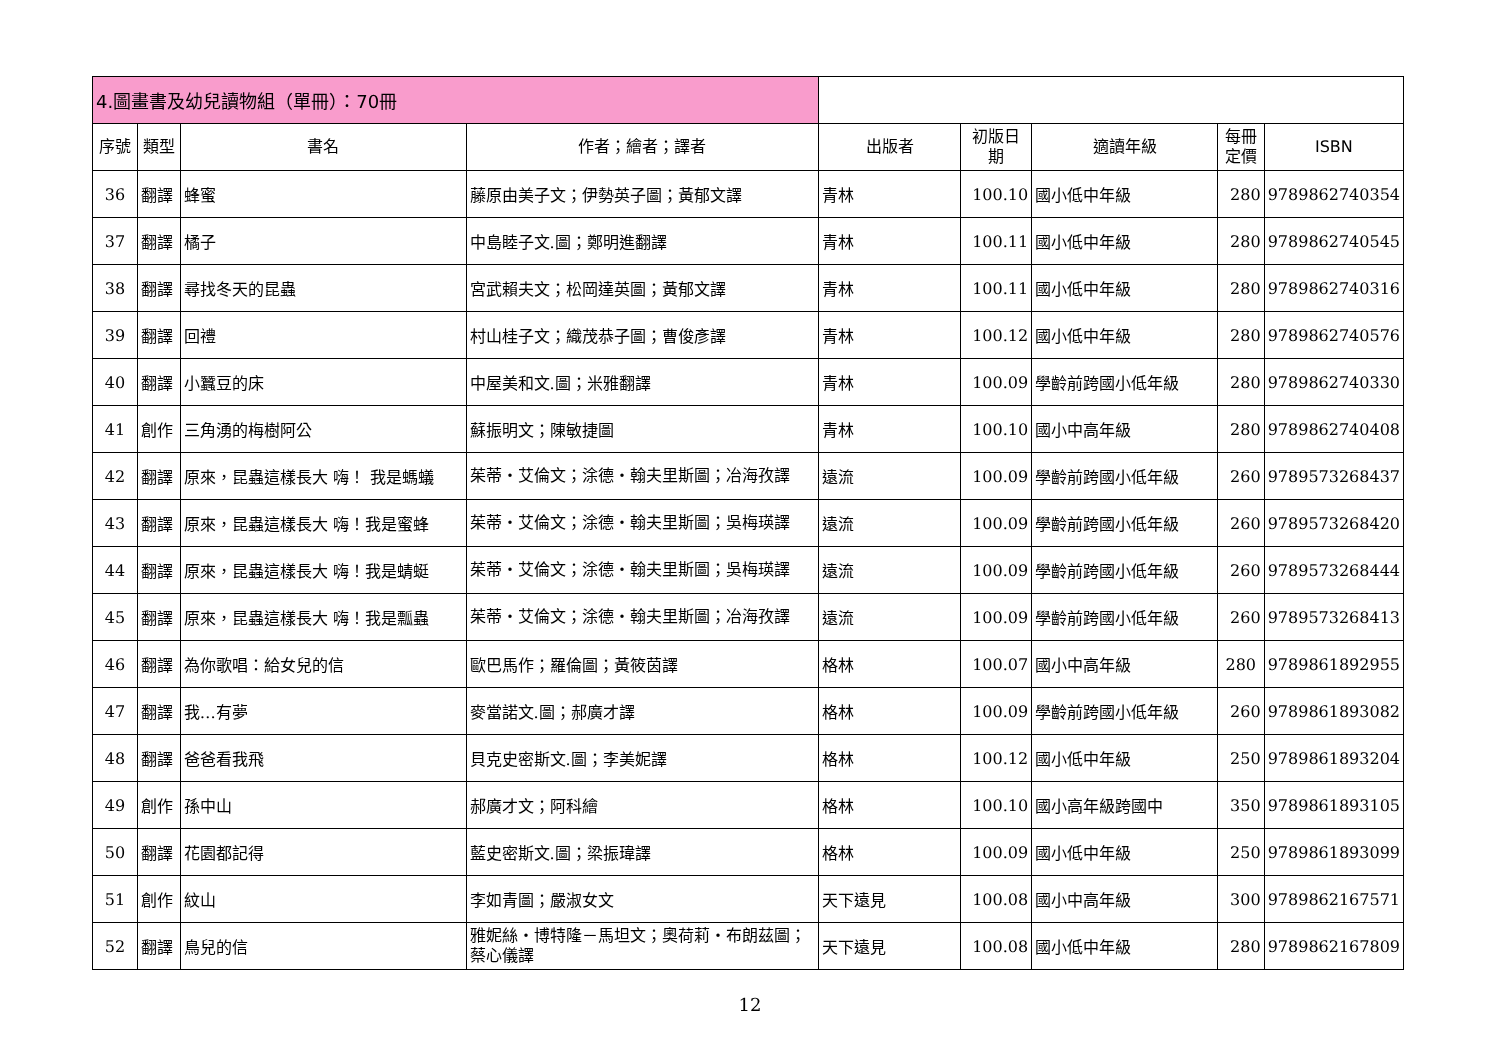| 4.圖畫書及幼兒讀物組（單冊）：70冊 | | | | | | | | |
| 序號 | 類型 | 書名 | 作者；繪者；譯者 | 出版者 | 初版日 期 | 適讀年級 | 每冊 定價 | ISBN |
| 36 | 翻譯 | 蜂蜜 | 藤原由美子文；伊勢英子圖；黃郁文譯 | 青林 | 100.10 | 國小低中年級 | 280 | 9789862740354 |
| 37 | 翻譯 | 橘子 | 中島睦子文.圖；鄭明進翻譯 | 青林 | 100.11 | 國小低中年級 | 280 | 9789862740545 |
| 38 | 翻譯 | 尋找冬天的昆蟲 | 宮武賴夫文；松岡達英圖；黃郁文譯 | 青林 | 100.11 | 國小低中年級 | 280 | 9789862740316 |
| 39 | 翻譯 | 回禮 | 村山桂子文；織茂恭子圖；曹俊彥譯 | 青林 | 100.12 | 國小低中年級 | 280 | 9789862740576 |
| 40 | 翻譯 | 小蠶豆的床 | 中屋美和文.圖；米雅翻譯 | 青林 | 100.09 | 學齡前跨國小低年級 | 280 | 9789862740330 |
| 41 | 創作 | 三角湧的梅樹阿公 | 蘇振明文；陳敏捷圖 | 青林 | 100.10 | 國小中高年級 | 280 | 9789862740408 |
| 42 | 翻譯 | 原來，昆蟲這樣長大 嗨！ 我是螞蟻 | 茱蒂・艾倫文；涂德・翰夫里斯圖；冶海孜譯 | 遠流 | 100.09 | 學齡前跨國小低年級 | 260 | 9789573268437 |
| 43 | 翻譯 | 原來，昆蟲這樣長大 嗨！我是蜜蜂 | 茱蒂・艾倫文；涂德・翰夫里斯圖；吳梅瑛譯 | 遠流 | 100.09 | 學齡前跨國小低年級 | 260 | 9789573268420 |
| 44 | 翻譯 | 原來，昆蟲這樣長大 嗨！我是蜻蜓 | 茱蒂・艾倫文；涂德・翰夫里斯圖；吳梅瑛譯 | 遠流 | 100.09 | 學齡前跨國小低年級 | 260 | 9789573268444 |
| 45 | 翻譯 | 原來，昆蟲這樣長大 嗨！我是瓢蟲 | 茱蒂・艾倫文；涂德・翰夫里斯圖；冶海孜譯 | 遠流 | 100.09 | 學齡前跨國小低年級 | 260 | 9789573268413 |
| 46 | 翻譯 | 為你歌唱：給女兒的信 | 歐巴馬作；羅倫圖；黃筱茵譯 | 格林 | 100.07 | 國小中高年級 | 280 | 9789861892955 |
| 47 | 翻譯 | 我…有夢 | 麥當諾文.圖；郝廣才譯 | 格林 | 100.09 | 學齡前跨國小低年級 | 260 | 9789861893082 |
| 48 | 翻譯 | 爸爸看我飛 | 貝克史密斯文.圖；李美妮譯 | 格林 | 100.12 | 國小低中年級 | 250 | 9789861893204 |
| 49 | 創作 | 孫中山 | 郝廣才文；阿科繪 | 格林 | 100.10 | 國小高年級跨國中 | 350 | 9789861893105 |
| 50 | 翻譯 | 花園都記得 | 藍史密斯文.圖；梁振瑋譯 | 格林 | 100.09 | 國小低中年級 | 250 | 9789861893099 |
| 51 | 創作 | 紋山 | 李如青圖；嚴淑女文 | 天下遠見 | 100.08 | 國小中高年級 | 300 | 9789862167571 |
| 52 | 翻譯 | 鳥兒的信 | 雅妮絲・博特隆－馬坦文；奧荷莉・布朗茲圖；蔡心儀譯 | 天下遠見 | 100.08 | 國小低中年級 | 280 | 9789862167809 |
12